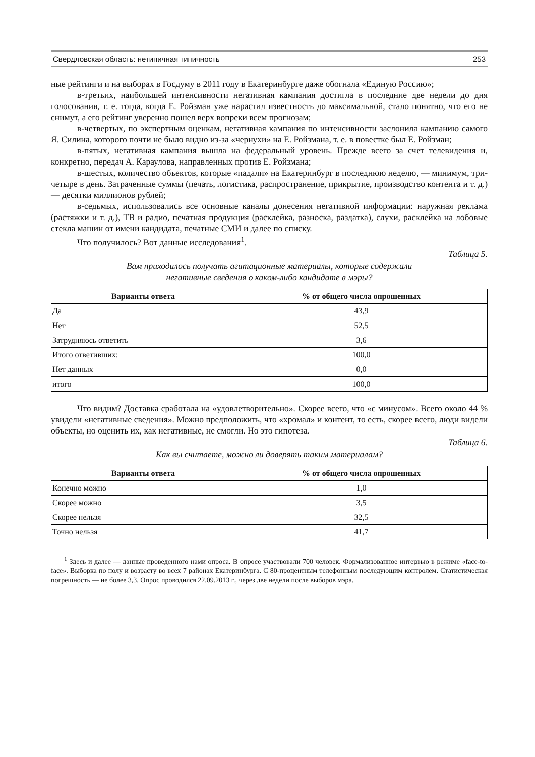Свердловская область: нетипичная типичность 253
ные рейтинги и на выборах в Госдуму в 2011 году в Екатеринбурге даже обогнала «Единую Россию»;
в-третьих, наибольшей интенсивности негативная кампания достигла в последние две недели до дня голосования, т. е. тогда, когда Е. Ройзман уже нарастил известность до макси­мальной, стало понятно, что его не снимут, а его рейтинг уверенно пошел верх вопреки всем прогнозам;
в-четвертых, по экспертным оценкам, негативная кампания по интенсивности засло­нила кампанию самого Я. Силина, которого почти не было видно из-за «чернухи» на Е. Ройз­мана, т. е. в повестке был Е. Ройзман;
в-пятых, негативная кампания вышла на федеральный уровень. Прежде всего за счет телевидения и, конкретно, передач А. Караулова, направленных против Е. Ройзмана;
в-шестых, количество объектов, которые «падали» на Екатеринбург в последнюю неде­лю, — минимум, три-четыре в день. Затраченные суммы (печать, логистика, распростране­ние, прикрытие, производство контента и т. д.) — десятки миллионов рублей;
в-седьмых, использовались все основные каналы донесения негативной информации: наружная реклама (растяжки и т. д.), ТВ и радио, печатная продукция (расклейка, разноска, раздатка), слухи, расклейка на лобовые стекла машин от имени кандидата, печатные СМИ и далее по списку.
Что получилось? Вот данные исследования<sup>1</sup>.
Таблица 5.
Вам приходилось получать агитационные материалы, которые содержали
негативные сведения о каком-либо кандидате в мэры?
| Варианты ответа | % от общего числа опрошенных |
| --- | --- |
| Да | 43,9 |
| Нет | 52,5 |
| Затрудняюсь ответить | 3,6 |
| Итого ответивших: | 100,0 |
| Нет данных | 0,0 |
| итого | 100,0 |
Что видим? Доставка сработала на «удовлетворительно». Скорее всего, что «с мину­сом». Всего около 44 % увидели «негативные сведения». Можно предположить, что «хро­мал» и контент, то есть, скорее всего, люди видели объекты, но оценить их, как негативные, не смогли. Но это гипотеза.
Таблица 6.
Как вы считаете, можно ли доверять таким материалам?
| Варианты ответа | % от общего числа опрошенных |
| --- | --- |
| Конечно можно | 1,0 |
| Скорее можно | 3,5 |
| Скорее нельзя | 32,5 |
| Точно нельзя | 41,7 |
<sup>1</sup> Здесь и далее — данные проведенного нами опроса. В опросе участвовали 700 человек. Формализованное интервью в режиме «face-to-face». Выборка по полу и возрасту во всех 7 районах Екатеринбурга. С 80-процент­ным телефонным последующим контролем. Статистическая погрешность — не более 3,3. Опрос проводился 22.09.2013 г., через две недели после выборов мэра.